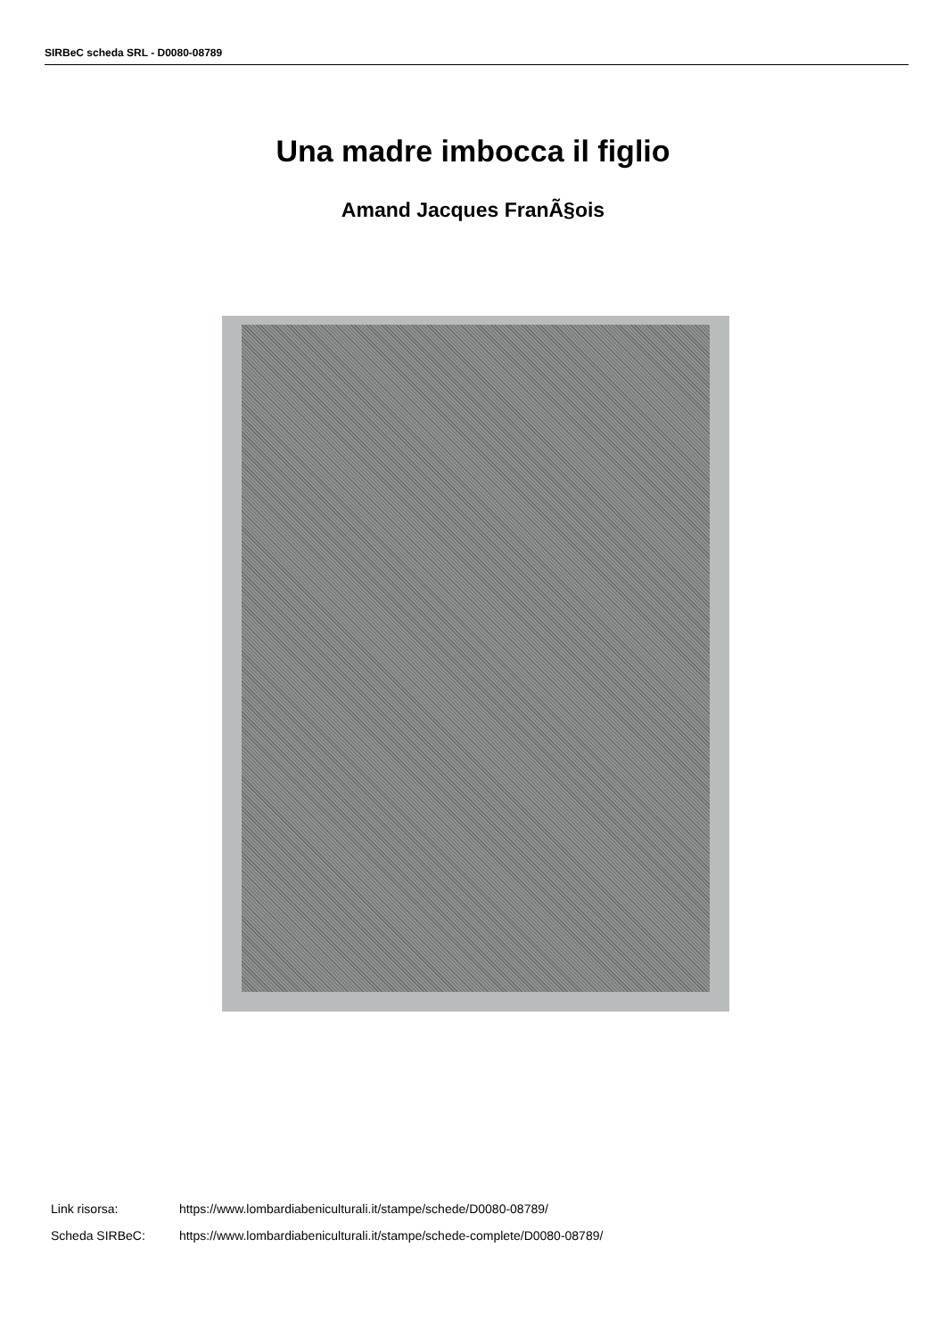SIRBeC scheda SRL - D0080-08789
Una madre imbocca il figlio
Amand Jacques FranÃ§ois
Link risorsa: https://www.lombardiabeniculturali.it/stampe/schede/D0080-08789/
Scheda SIRBeC: https://www.lombardiabeniculturali.it/stampe/schede-complete/D0080-08789/